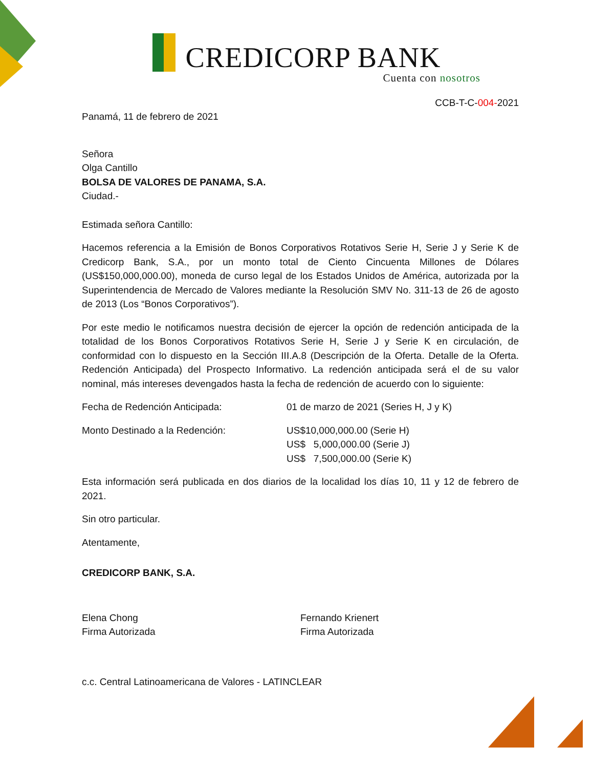CREDICORP BANK
Cuenta con nosotros
CCB-T-C-004-2021
Panamá, 11 de febrero de 2021
Señora
Olga Cantillo
BOLSA DE VALORES DE PANAMA, S.A.
Ciudad.-
Estimada señora Cantillo:
Hacemos referencia a la Emisión de Bonos Corporativos Rotativos Serie H, Serie J y Serie K de Credicorp Bank, S.A., por un monto total de Ciento Cincuenta Millones de Dólares (US$150,000,000.00), moneda de curso legal de los Estados Unidos de América, autorizada por la Superintendencia de Mercado de Valores mediante la Resolución SMV No. 311-13 de 26 de agosto de 2013 (Los “Bonos Corporativos”).
Por este medio le notificamos nuestra decisión de ejercer la opción de redención anticipada de la totalidad de los Bonos Corporativos Rotativos Serie H, Serie J y Serie K en circulación, de conformidad con lo dispuesto en la Sección III.A.8 (Descripción de la Oferta. Detalle de la Oferta. Redención Anticipada) del Prospecto Informativo. La redención anticipada será el de su valor nominal, más intereses devengados hasta la fecha de redención de acuerdo con lo siguiente:
Fecha de Redención Anticipada: 01 de marzo de 2021 (Series H, J y K)
Monto Destinado a la Redención: US$10,000,000.00 (Serie H)
US$ 5,000,000.00 (Serie J)
US$ 7,500,000.00 (Serie K)
Esta información será publicada en dos diarios de la localidad los días 10, 11 y 12 de febrero de 2021.
Sin otro particular.
Atentamente,
CREDICORP BANK, S.A.
Elena Chong
Firma Autorizada
Fernando Krienert
Firma Autorizada
c.c. Central Latinoamericana de Valores - LATINCLEAR